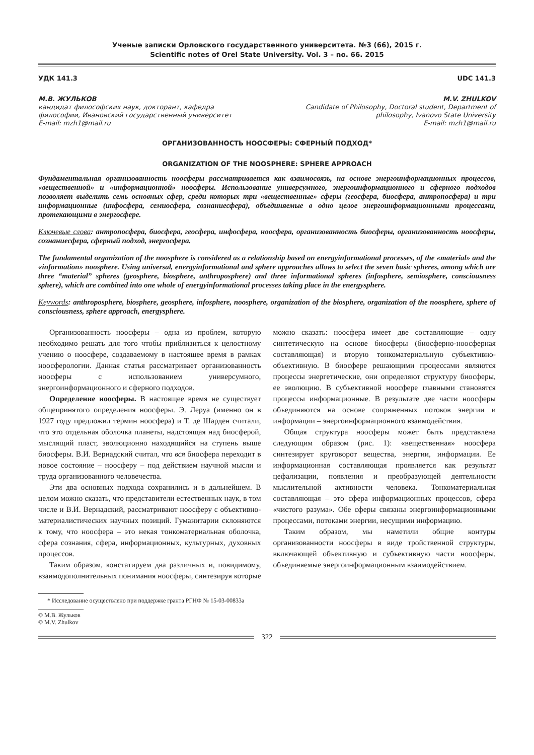Ученые записки Орловского государственного университета. №3 (66), 2015 г.
Scientific notes of Orel State University. Vol. 3 – no. 66. 2015
УДК 141.3 UDC 141.3
М.В. ЖУЛЬКОВ
кандидат философских наук, докторант, кафедра философии, Ивановский государственный университет
E-mail: mzh1@mail.ru
M.V. ZHULKOV
Candidate of Philosophy, Doctoral student, Department of philosophy, Ivanovo State University
E-mail: mzh1@mail.ru
ОРГАНИЗОВАННОСТЬ НООСФЕРЫ: СФЕРНЫЙ ПОДХОД*
ORGANIZATION OF THE NOOSPHERE: SPHERE APPROACH
Фундаментальная организованность ноосферы рассматривается как взаимосвязь, на основе энергоинформационных процессов, «вещественной» и «информационной» ноосферы. Использование универсумного, энергоинформационного и сферного подходов позволяет выделить семь основных сфер, среди которых три «вещественные» сферы (геосфера, биосфера, антропосфера) и три информационные (инфосфера, семиосфера, сознаниесфера), объединяемые в одно целое энергоинформационными процессами, протекающими в энергосфере.
Ключевые слова: антропосфера, биосфера, геосфера, инфосфера, ноосфера, организованность биосферы, организованность ноосферы, сознаниесфера, сферный подход, энергосфера.
The fundamental organization of the noosphere is considered as a relationship based on energyinformational processes, of the «material» and the «information» noosphere. Using universal, energyinformational and sphere approaches allows to select the seven basic spheres, among which are three “material” spheres (geosphere, biosphere, anthroposphere) and three informational spheres (infosphere, semiosphere, consciousness sphere), which are combined into one whole of energyinformational processes taking place in the energysphere.
Keywords: anthroposphere, biosphere, geosphere, infosphere, noosphere, organization of the biosphere, organization of the noosphere, sphere of consciousness, sphere approach, energysphere.
Организованность ноосферы – одна из проблем, которую необходимо решать для того чтобы приблизиться к целостному учению о ноосфере, создаваемому в настоящее время в рамках ноосферологии. Данная статья рассматривает организованность ноосферы с использованием универсумного, энергоинформационного и сферного подходов.
Определение ноосферы. В настоящее время не существует общепринятого определения ноосферы. Э. Леруа (именно он в 1927 году предложил термин ноосфера) и Т. де Шарден считали, что это отдельная оболочка планеты, надстоящая над биосферой, мыслящий пласт, эволюционно находящийся на ступень выше биосферы. В.И. Вернадский считал, что вся биосфера переходит в новое состояние – ноосферу – под действием научной мысли и труда организованного человечества.
Эти два основных подхода сохранились и в дальнейшем. В целом можно сказать, что представители естественных наук, в том числе и В.И. Вернадский, рассматривают ноосферу с объективно-материалистических научных позиций. Гуманитарии склоняются к тому, что ноосфера – это некая тонкоматериальная оболочка, сфера сознания, сфера, информационных, культурных, духовных процессов.
Таким образом, констатируем два различных и, повидимому, взаимодополнительных понимания ноосферы, синтезируя которые можно сказать: ноосфера имеет две составляющие – одну синтетическую на основе биосферы (биосферно-ноосферная составляющая) и вторую тонкоматериальную субъективно-объективную. В биосфере решающими процессами являются процессы энергетические, они определяют структуру биосферы, ее эволюцию. В субъективной ноосфере главными становятся процессы информационные. В результате две части ноосферы объединяются на основе сопряженных потоков энергии и информации – энергоинформационного взаимодействия.
Общая структура ноосферы может быть представлена следующим образом (рис. 1): «вещественная» ноосфера синтезирует круговорот вещества, энергии, информации. Ее информационная составляющая проявляется как результат цефализации, появления и преобразующей деятельности мыслительной активности человека. Тонкоматериальная составляющая – это сфера информационных процессов, сфера «чистого разума». Обе сферы связаны энергоинформационными процессами, потоками энергии, несущими информацию.
Таким образом, мы наметили общие контуры организованности ноосферы в виде тройственной структуры, включающей объективную и субъективную части ноосферы, объединяемые энергоинформационным взаимодействием.
* Исследование осуществлено при поддержке гранта РГНФ № 15-03-00833а
© М.В. Жульков
© M.V. Zhulkov
322